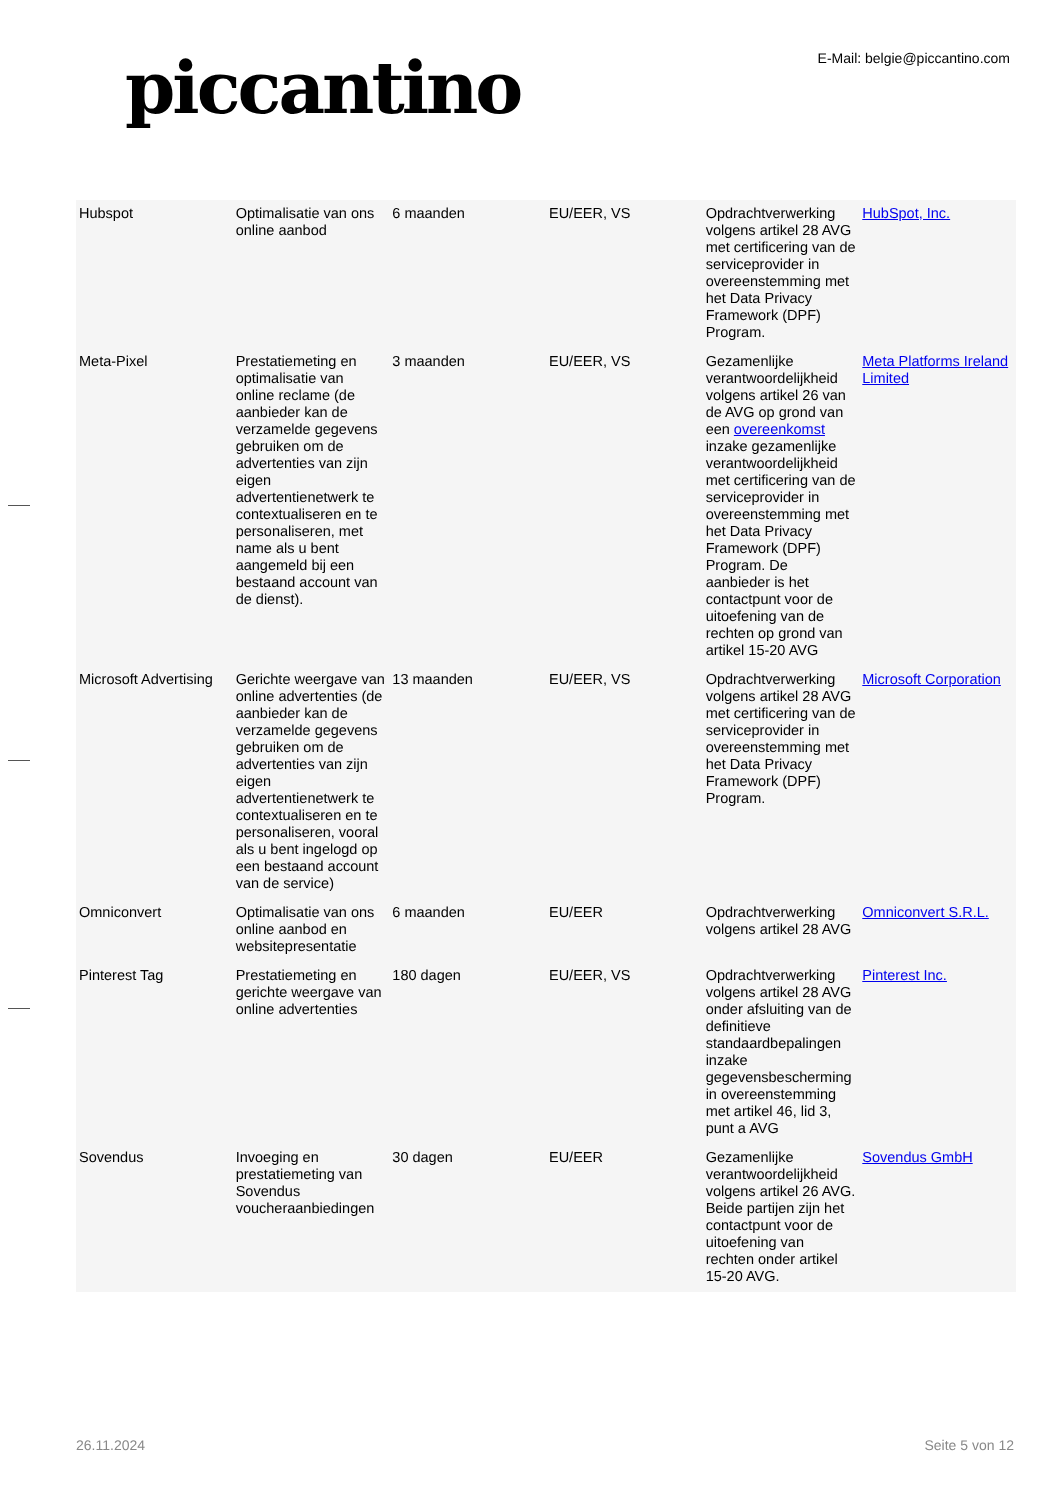piccantino
E-Mail: belgie@piccantino.com
| Hubspot | Optimalisatie van ons online aanbod | 6 maanden | EU/EER, VS | Opdrachtverwerking volgens artikel 28 AVG met certificering van de serviceprovider in overeenstemming met het Data Privacy Framework (DPF) Program. | HubSpot, Inc. |
| Meta-Pixel | Prestatiemeting en optimalisatie van online reclame (de aanbieder kan de verzamelde gegevens gebruiken om de advertenties van zijn eigen advertentienetwerk te contextualiseren en te personaliseren, met name als u bent aangemeld bij een bestaand account van de dienst). | 3 maanden | EU/EER, VS | Gezamenlijke verantwoordelijkheid volgens artikel 26 van de AVG op grond van een overeenkomst inzake gezamenlijke verantwoordelijkheid met certificering van de serviceprovider in overeenstemming met het Data Privacy Framework (DPF) Program. De aanbieder is het contactpunt voor de uitoefening van de rechten op grond van artikel 15-20 AVG | Meta Platforms Ireland Limited |
| Microsoft Advertising | Gerichte weergave van online advertenties (de aanbieder kan de verzamelde gegevens gebruiken om de advertenties van zijn eigen advertentienetwerk te contextualiseren en te personaliseren, vooral als u bent ingelogd op een bestaand account van de service) | 13 maanden | EU/EER, VS | Opdrachtverwerking volgens artikel 28 AVG met certificering van de serviceprovider in overeenstemming met het Data Privacy Framework (DPF) Program. | Microsoft Corporation |
| Omniconvert | Optimalisatie van ons online aanbod en websitepresentatie | 6 maanden | EU/EER | Opdrachtverwerking volgens artikel 28 AVG | Omniconvert S.R.L. |
| Pinterest Tag | Prestatiemeting en gerichte weergave van online advertenties | 180 dagen | EU/EER, VS | Opdrachtverwerking volgens artikel 28 AVG onder afsluiting van de definitieve standaardbepalingen inzake gegevensbescherming in overeenstemming met artikel 46, lid 3, punt a AVG | Pinterest Inc. |
| Sovendus | Invoeging en prestatiemeting van Sovendus voucheraanbiedingen | 30 dagen | EU/EER | Gezamenlijke verantwoordelijkheid volgens artikel 26 AVG. Beide partijen zijn het contactpunt voor de uitoefening van rechten onder artikel 15-20 AVG. | Sovendus GmbH |
26.11.2024 Seite 5 von 12